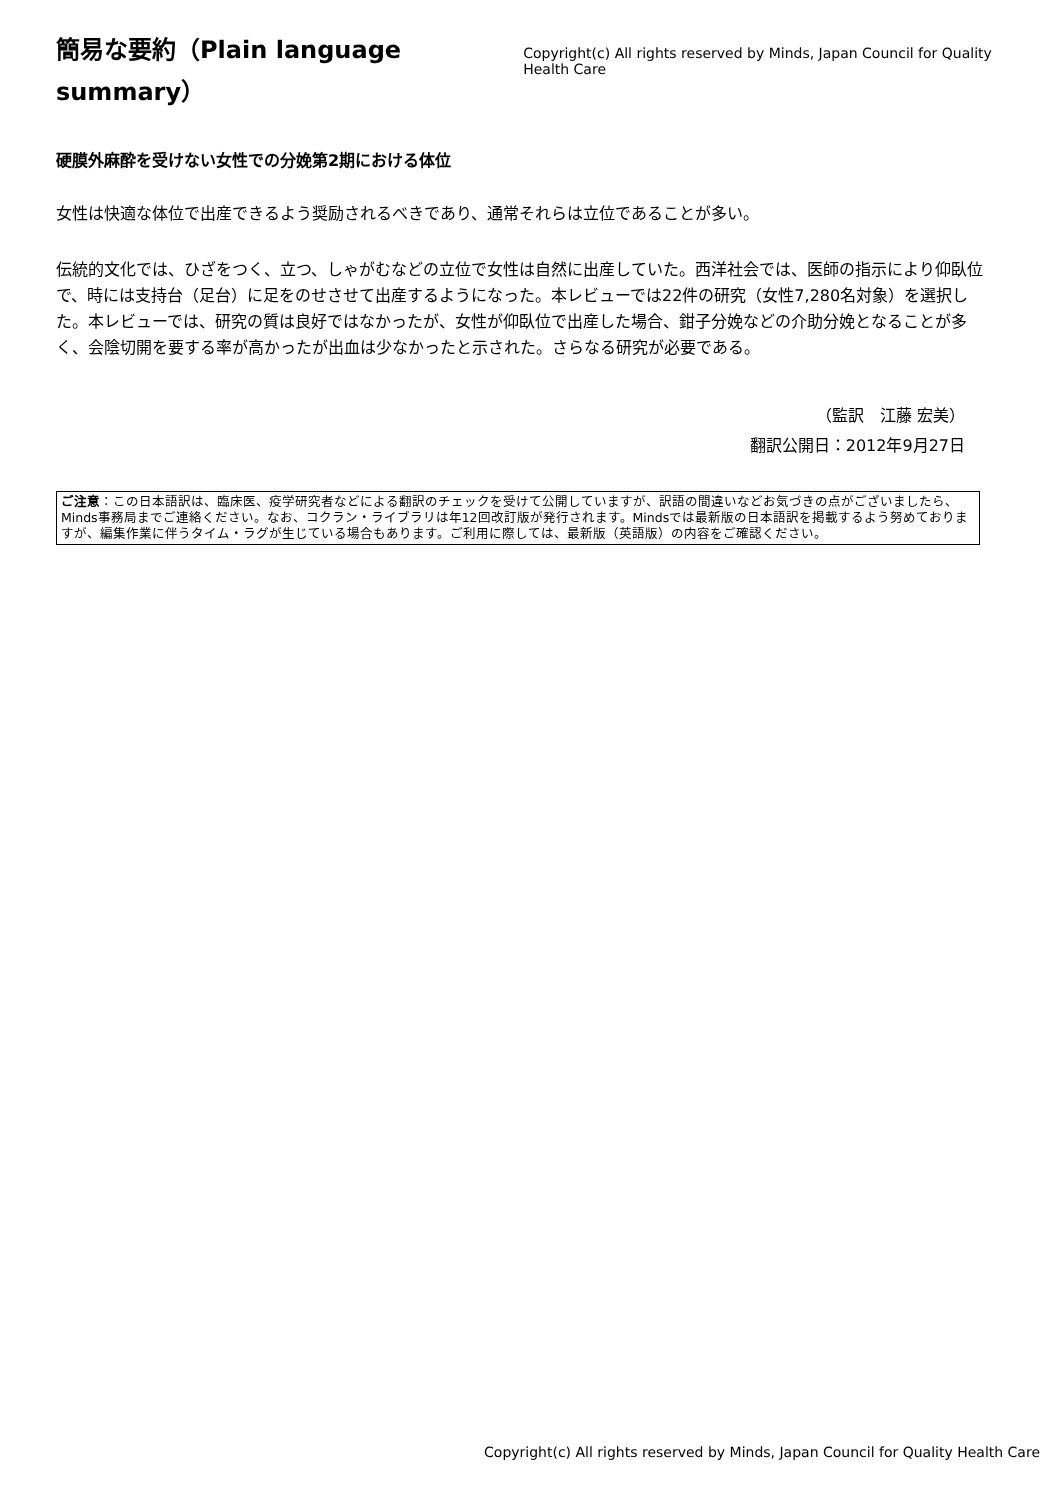簡易な要約（Plain language summary）
Copyright(c) All rights reserved by Minds, Japan Council for Quality Health Care
硬膜外麻酔を受けない女性での分娩第2期における体位
女性は快適な体位で出産できるよう奨励されるべきであり、通常それらは立位であることが多い。
伝統的文化では、ひざをつく、立つ、しゃがむなどの立位で女性は自然に出産していた。西洋社会では、医師の指示により仰臥位で、時には支持台（足台）に足をのせさせて出産するようになった。本レビューでは22件の研究（女性7,280名対象）を選択した。本レビューでは、研究の質は良好ではなかったが、女性が仰臥位で出産した場合、鉗子分娩などの介助分娩となることが多く、会陰切開を要する率が高かったが出血は少なかったと示された。さらなる研究が必要である。
（監訳　江藤 宏美）
翻訳公開日：2012年9月27日
ご注意：この日本語訳は、臨床医、疫学研究者などによる翻訳のチェックを受けて公開していますが、訳語の間違いなどお気づきの点がございましたら、Minds事務局までご連絡ください。なお、コクラン・ライブラリは年12回改訂版が発行されます。Mindsでは最新版の日本語訳を掲載するよう努めておりますが、編集作業に伴うタイム・ラグが生じている場合もあります。ご利用に際しては、最新版（英語版）の内容をご確認ください。
Copyright(c) All rights reserved by Minds, Japan Council for Quality Health Care